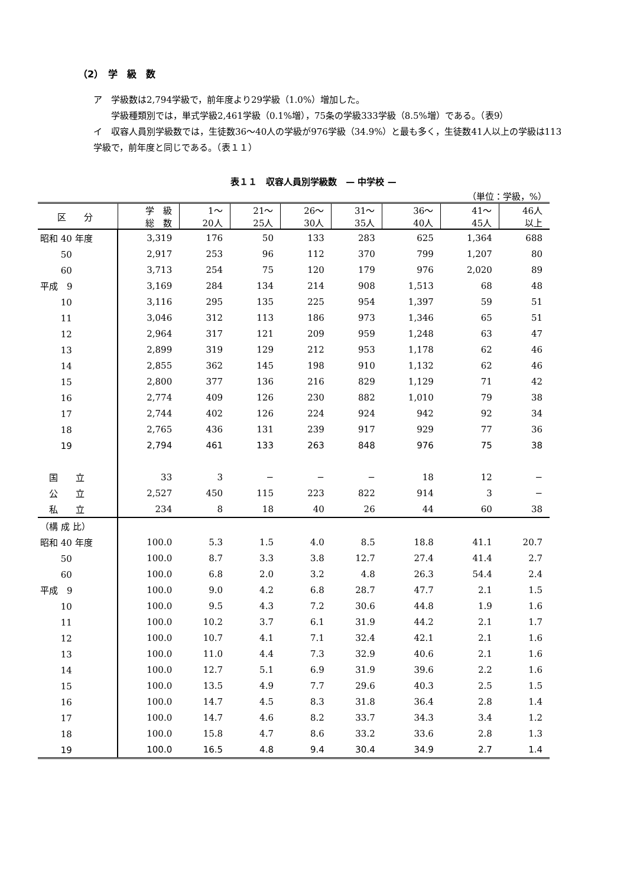（2）　学　級　数
ア　学級数は2,794学級で，前年度より29学級（1.0%）増加した。
　　学級種類別では，単式学級2,461学級（0.1%増），75条の学級333学級（8.5%増）である。（表9）
イ　収容人員別学級数では，生徒数36〜40人の学級が976学級（34.9%）と最も多く，生徒数41人以上の学級は113学級で，前年度と同じである。（表１１）
表１１　収容人員別学級数　— 中学校 —
（単位：学級，%）
| 区 分 | 学 級 総 数 | 1〜 20人 | 21〜 25人 | 26〜 30人 | 31〜 35人 | 36〜 40人 | 41〜 45人 | 46人 以上 |
| --- | --- | --- | --- | --- | --- | --- | --- | --- |
| 昭和 40 年度 | 3,319 | 176 | 50 | 133 | 283 | 625 | 1,364 | 688 |
| 50 | 2,917 | 253 | 96 | 112 | 370 | 799 | 1,207 | 80 |
| 60 | 3,713 | 254 | 75 | 120 | 179 | 976 | 2,020 | 89 |
| 平成 9 | 3,169 | 284 | 134 | 214 | 908 | 1,513 | 68 | 48 |
| 10 | 3,116 | 295 | 135 | 225 | 954 | 1,397 | 59 | 51 |
| 11 | 3,046 | 312 | 113 | 186 | 973 | 1,346 | 65 | 51 |
| 12 | 2,964 | 317 | 121 | 209 | 959 | 1,248 | 63 | 47 |
| 13 | 2,899 | 319 | 129 | 212 | 953 | 1,178 | 62 | 46 |
| 14 | 2,855 | 362 | 145 | 198 | 910 | 1,132 | 62 | 46 |
| 15 | 2,800 | 377 | 136 | 216 | 829 | 1,129 | 71 | 42 |
| 16 | 2,774 | 409 | 126 | 230 | 882 | 1,010 | 79 | 38 |
| 17 | 2,744 | 402 | 126 | 224 | 924 | 942 | 92 | 34 |
| 18 | 2,765 | 436 | 131 | 239 | 917 | 929 | 77 | 36 |
| 19 | 2,794 | 461 | 133 | 263 | 848 | 976 | 75 | 38 |
| 国 立 | 33 | 3 | − | − | − | 18 | 12 | − |
| 公 立 | 2,527 | 450 | 115 | 223 | 822 | 914 | 3 | − |
| 私 立 | 234 | 8 | 18 | 40 | 26 | 44 | 60 | 38 |
| （構 成 比） | | | | | | | | |
| 昭和 40 年度 | 100.0 | 5.3 | 1.5 | 4.0 | 8.5 | 18.8 | 41.1 | 20.7 |
| 50 | 100.0 | 8.7 | 3.3 | 3.8 | 12.7 | 27.4 | 41.4 | 2.7 |
| 60 | 100.0 | 6.8 | 2.0 | 3.2 | 4.8 | 26.3 | 54.4 | 2.4 |
| 平成 9 | 100.0 | 9.0 | 4.2 | 6.8 | 28.7 | 47.7 | 2.1 | 1.5 |
| 10 | 100.0 | 9.5 | 4.3 | 7.2 | 30.6 | 44.8 | 1.9 | 1.6 |
| 11 | 100.0 | 10.2 | 3.7 | 6.1 | 31.9 | 44.2 | 2.1 | 1.7 |
| 12 | 100.0 | 10.7 | 4.1 | 7.1 | 32.4 | 42.1 | 2.1 | 1.6 |
| 13 | 100.0 | 11.0 | 4.4 | 7.3 | 32.9 | 40.6 | 2.1 | 1.6 |
| 14 | 100.0 | 12.7 | 5.1 | 6.9 | 31.9 | 39.6 | 2.2 | 1.6 |
| 15 | 100.0 | 13.5 | 4.9 | 7.7 | 29.6 | 40.3 | 2.5 | 1.5 |
| 16 | 100.0 | 14.7 | 4.5 | 8.3 | 31.8 | 36.4 | 2.8 | 1.4 |
| 17 | 100.0 | 14.7 | 4.6 | 8.2 | 33.7 | 34.3 | 3.4 | 1.2 |
| 18 | 100.0 | 15.8 | 4.7 | 8.6 | 33.2 | 33.6 | 2.8 | 1.3 |
| 19 | 100.0 | 16.5 | 4.8 | 9.4 | 30.4 | 34.9 | 2.7 | 1.4 |